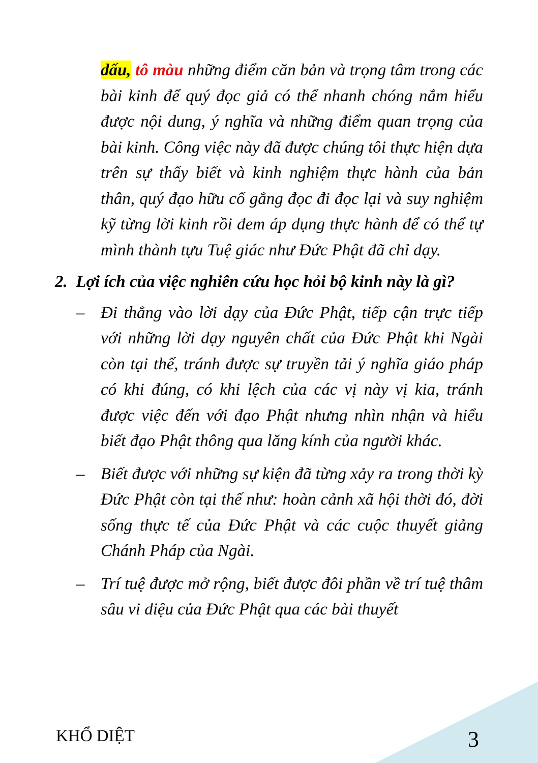dấu, tô màu những điểm căn bản và trọng tâm trong các bài kinh để quý đọc giả có thể nhanh chóng nắm hiểu được nội dung, ý nghĩa và những điểm quan trọng của bài kinh. Công việc này đã được chúng tôi thực hiện dựa trên sự thấy biết và kinh nghiệm thực hành của bản thân, quý đạo hữu cố gắng đọc đi đọc lại và suy nghiệm kỹ từng lời kinh rồi đem áp dụng thực hành để có thể tự mình thành tựu Tuệ giác như Đức Phật đã chỉ dạy.
2. Lợi ích của việc nghiên cứu học hỏi bộ kinh này là gì?
– Đi thẳng vào lời dạy của Đức Phật, tiếp cận trực tiếp với những lời dạy nguyên chất của Đức Phật khi Ngài còn tại thế, tránh được sự truyền tải ý nghĩa giáo pháp có khi đúng, có khi lệch của các vị này vị kia, tránh được việc đến với đạo Phật nhưng nhìn nhận và hiểu biết đạo Phật thông qua lăng kính của người khác.
– Biết được với những sự kiện đã từng xảy ra trong thời kỳ Đức Phật còn tại thế như: hoàn cảnh xã hội thời đó, đời sống thực tế của Đức Phật và các cuộc thuyết giảng Chánh Pháp của Ngài.
– Trí tuệ được mở rộng, biết được đôi phần về trí tuệ thâm sâu vi diệu của Đức Phật qua các bài thuyết
KHỔ DIỆT 3